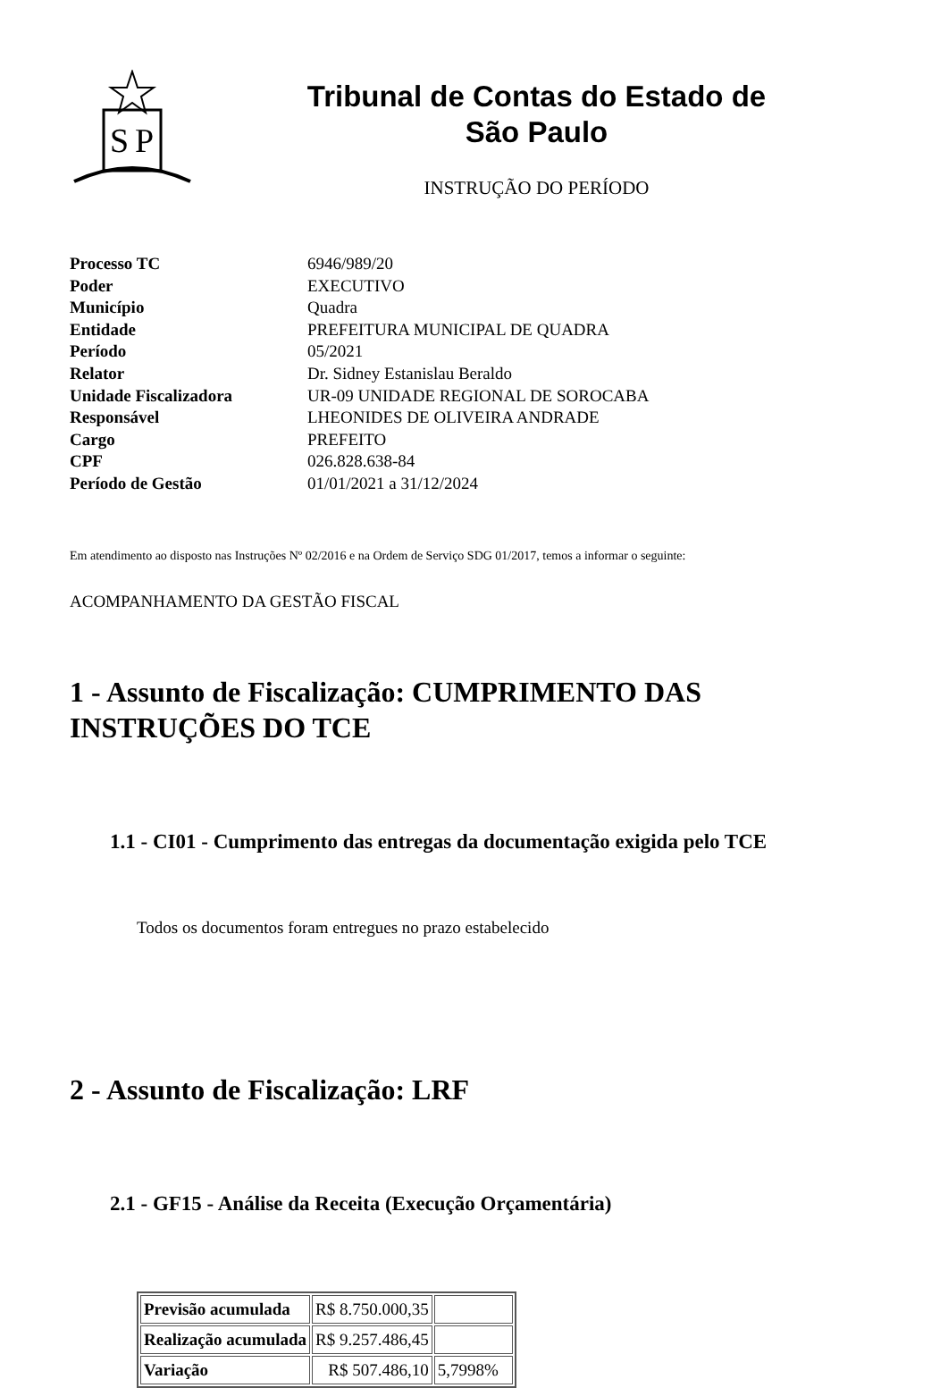S
P
Tribunal de Contas do Estado de
São Paulo
INSTRUÇÃO DO PERÍODO
| Processo TC | 6946/989/20 |
| Poder | EXECUTIVO |
| Município | Quadra |
| Entidade | PREFEITURA MUNICIPAL DE QUADRA |
| Período | 05/2021 |
| Relator | Dr. Sidney Estanislau Beraldo |
| Unidade Fiscalizadora | UR-09 UNIDADE REGIONAL DE SOROCABA |
| Responsável | LHEONIDES DE OLIVEIRA ANDRADE |
| Cargo | PREFEITO |
| CPF | 026.828.638-84 |
| Período de Gestão | 01/01/2021 a 31/12/2024 |
Em atendimento ao disposto nas Instruções Nº 02/2016 e na Ordem de Serviço SDG 01/2017, temos a informar o seguinte:
ACOMPANHAMENTO DA GESTÃO FISCAL
1 - Assunto de Fiscalização: CUMPRIMENTO DAS INSTRUÇÕES DO TCE
1.1 - CI01 - Cumprimento das entregas da documentação exigida pelo TCE
Todos os documentos foram entregues no prazo estabelecido
2 - Assunto de Fiscalização: LRF
2.1 - GF15 - Análise da Receita (Execução Orçamentária)
| Previsão acumulada | R$ 8.750.000,35 | |
| Realização acumulada | R$ 9.257.486,45 | |
| Variação | R$ 507.486,10 | 5,7998% |